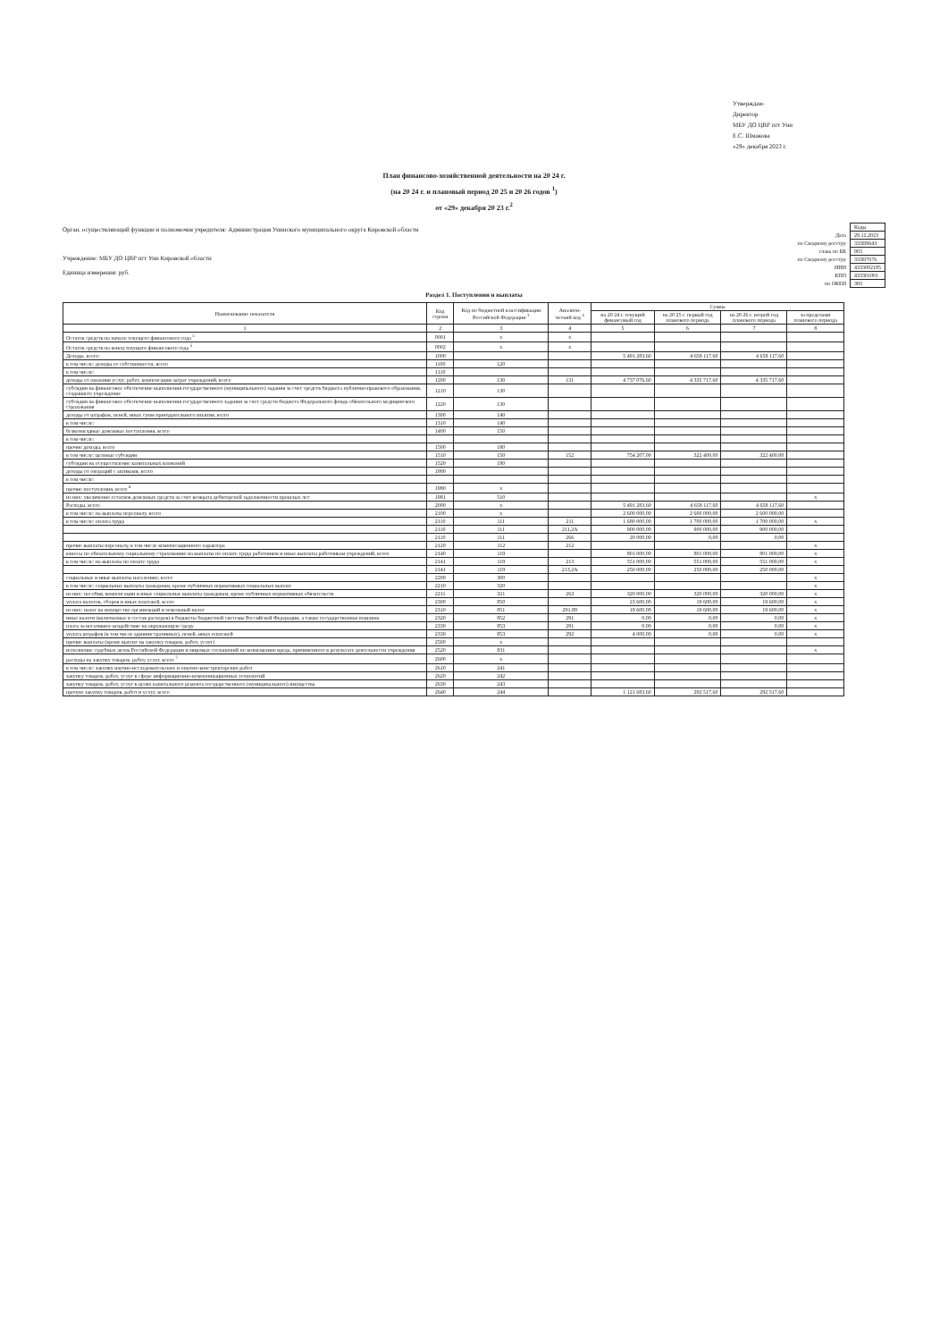Утверждаю
Директор
МБУ ДО ЦВР пгт Уни
Е.С. Шмакова
«29» декабря 2023 г.
План финансово-хозяйственной деятельности на 20 24 г.
(на 20 24 г. и плановый период 20 25 и 20 26 годов <sup>1</sup>)
от «29» декабря 20 23 г.<sup>2</sup>
Орган, осуществляющий функции и полномочия учредителя: Администрация Унинского муниципального округа Кировской области
Учреждение: МБУ ДО ЦВР пгт Уни Кировской области
Единица измерения: руб.
| | Коды |
| Дата | 29.12.2023 |
| по Сводному реестру | 333D9643 |
| глава по БК | 903 |
| по Сводному реестру | 333D7676 |
| ИНН | 4333002185 |
| КПП | 433301001 |
| по ОКЕИ | 383 |
Раздел 1. Поступления и выплаты
| Наименование показателя | Код строки | Код по бюджетной классификации Российской Федерации <sup>3</sup> | Аналити-ческий код <sup>4</sup> | Сумма | | | |
| --- | --- | --- | --- | --- | --- | --- | --- |
| | | | | на 20 24 г. текущий финансовый год | на 20 25 г. первый год планового периода | на 20 26 г. второй год планового периода | за пределами планового периода |
| 1 | 2 | 3 | 4 | 5 | 6 | 7 | 8 |
| Остаток средств на начало текущего финансового года <sup>5</sup> | 0001 | x | x | | | | |
| Остаток средств на конец текущего финансового года <sup>5</sup> | 0002 | x | x | | | | |
| Доходы, всего: | 1000 | | | 5 491 283,60 | 4 658 117,60 | 4 658 117,60 | |
| в том числе: доходы от собственности, всего | 1100 | 120 | | | | | |
| в том числе: | 1110 | | | | | | |
| доходы от оказания услуг, работ, компенсации затрат учреждений, всего | 1200 | 130 | 131 | 4 737 076,60 | 4 335 717,60 | 4 335 717,60 | |
| субсидии на финансовое обеспечение выполнения государственного (муниципального) задания за счет средств бюджета публично-правового образования, создавшего учреждение | 1210 | 130 | | | | | |
| субсидии на финансовое обеспечение выполнения государственного задания за счет средств бюджета Федерального фонда обязательного медицинского страхования | 1220 | 130 | | | | | |
| доходы от штрафов, пеней, иных сумм принудительного изъятия, всего | 1300 | 140 | | | | | |
| в том числе: | 1310 | 140 | | | | | |
| безвозмездные денежные поступления, всего | 1400 | 150 | | | | | |
| в том числе: | | | | | | | |
| прочие доходы, всего | 1500 | 180 | | | | | |
| в том числе: целевые субсидии | 1510 | 150 | 152 | 754 207,00 | 322 400,00 | 322 400,00 | |
| субсидии на осуществление капитальных вложений | 1520 | 180 | | | | | |
| доходы от операций с активами, всего | 1900 | | | | | | |
| в том числе: | | | | | | | |
| прочие поступления, всего <sup>6</sup> | 1980 | x | | | | | |
| из них: увеличение остатков денежных средств за счет возврата дебиторской задолженности прошлых лет | 1981 | 510 | | | | | x |
| Расходы, всего | 2000 | x | | 5 491 283,60 | 4 658 117,60 | 4 658 117,60 | |
| в том числе: на выплаты персоналу, всего | 2100 | x | | 2 600 000,00 | 2 600 000,00 | 2 600 000,00 | |
| в том числе: оплата труда | 2110 | 111 | 211 | 1 680 000,00 | 1 700 000,00 | 1 700 000,00 | x |
| | 2110 | 111 | 211,2А | 900 000,00 | 900 000,00 | 900 000,00 | |
| | 2110 | 111 | 266 | 20 000,00 | 0,00 | 0,00 | |
| прочие выплаты персоналу, в том числе компенсационного характера | 2120 | 112 | 212 | | | | x |
| взносы по обязательному социальному страхованию на выплаты по оплате труда работников и иные выплаты работникам учреждений, всего | 2140 | 119 | | 801 000,00 | 801 000,00 | 801 000,00 | x |
| в том числе: на выплаты по оплате труда | 2141 | 119 | 213 | 551 000,00 | 551 000,00 | 551 000,00 | x |
| | 2141 | 119 | 213,2А | 250 000,00 | 250 000,00 | 250 000,00 | |
| социальные и иные выплаты населению, всего | 2200 | 300 | | | | | x |
| в том числе: социальные выплаты гражданам, кроме публичных нормативных социальных выплат | 2210 | 320 | | | | | x |
| из них: пособия, компенсации и иные социальные выплаты гражданам, кроме публичных нормативных обязательств | 2211 | 321 | 263 | 320 000,00 | 320 000,00 | 320 000,00 | x |
| уплата налогов, сборов и иных платежей, всего | 2300 | 850 | | 23 600,00 | 19 600,00 | 19 600,00 | x |
| из них: налог на имущество организаций и земельный налог | 2310 | 851 | 291,89 | 19 600,00 | 19 600,00 | 19 600,00 | x |
| иные налоги (включаемые в состав расходов) в бюджеты бюджетной системы Российской Федерации, а также государственная пошлина | 2320 | 852 | 291 | 0,00 | 0,00 | 0,00 | x |
| плата за негативное воздействие на окружающую среду | 2330 | 853 | 291 | 0,00 | 0,00 | 0,00 | x |
| уплата штрафов (в том числе административных), пеней, иных платежей | 2330 | 853 | 292 | 4 000,00 | 0,00 | 0,00 | x |
| прочие выплаты (кроме выплат на закупку товаров, работ, услуг) | 2500 | x | | | | | |
| исполнение судебных актов Российской Федерации и мировых соглашений по возмещению вреда, причиненного в результате деятельности учреждения | 2520 | 831 | | | | | x |
| расходы на закупку товаров, работ, услуг, всего <sup>7</sup> | 2600 | x | | | | | |
| в том числе: закупку научно-исследовательских и опытно-конструкторских работ | 2610 | 241 | | | | | |
| закупку товаров, работ, услуг в сфере информационно-коммуникационных технологий | 2620 | 242 | | | | | |
| закупку товаров, работ, услуг в целях капитального ремонта государственного (муниципального) имущества | 2630 | 243 | | | | | |
| прочую закупку товаров, работ и услуг, всего | 2640 | 244 | | 1 121 683,60 | 292 517,60 | 292 517,60 | |